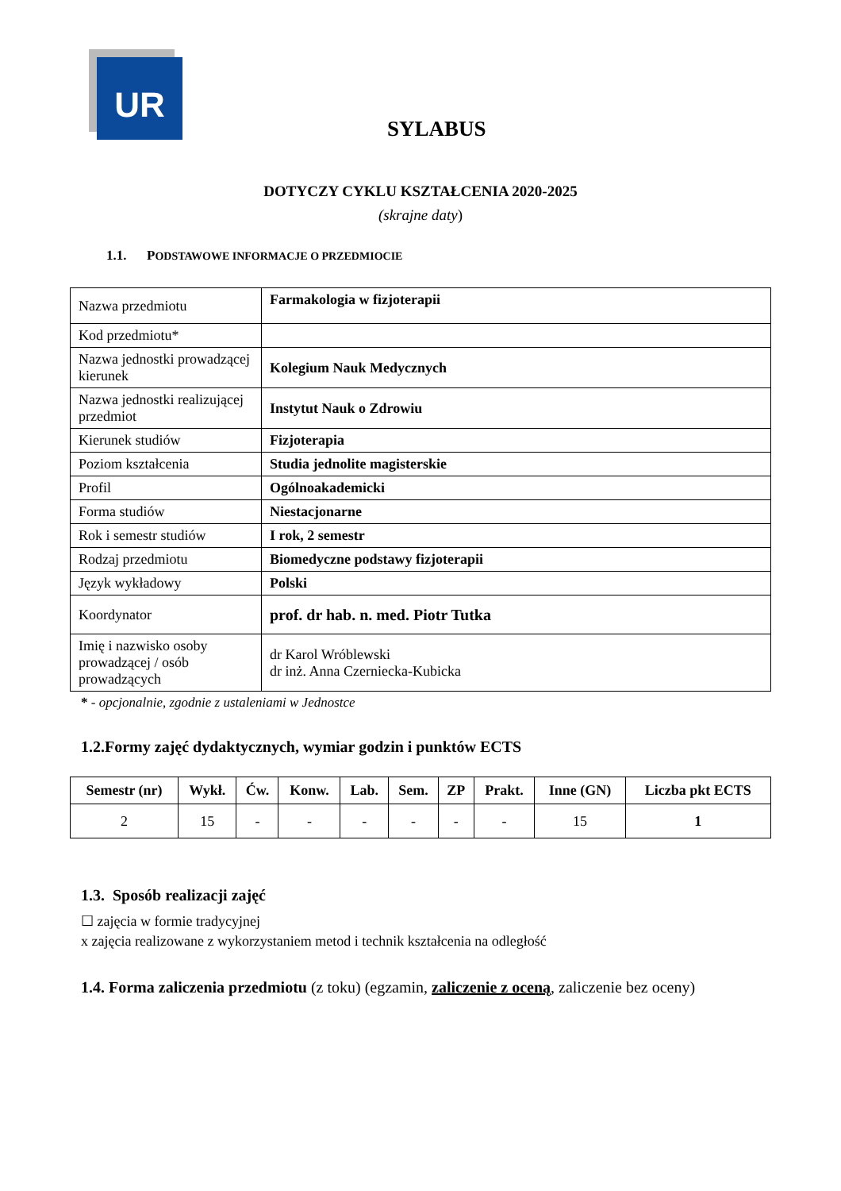UR
SYLABUS
DOTYCZY CYKLU KSZTAŁCENIA 2020-2025
(skrajne daty)
1.1. PODSTAWOWE INFORMACJE O PRZEDMIOCIE
| Nazwa przedmiotu | Farmakologia w fizjoterapii |
| Kod przedmiotu* | |
| Nazwa jednostki prowadzącej kierunek | Kolegium Nauk Medycznych |
| Nazwa jednostki realizującej przedmiot | Instytut Nauk o Zdrowiu |
| Kierunek studiów | Fizjoterapia |
| Poziom kształcenia | Studia jednolite magisterskie |
| Profil | Ogólnoakademicki |
| Forma studiów | Niestacjonarne |
| Rok i semestr studiów | I rok, 2 semestr |
| Rodzaj przedmiotu | Biomedyczne podstawy fizjoterapii |
| Język wykładowy | Polski |
| Koordynator | prof. dr hab. n. med. Piotr Tutka |
| Imię i nazwisko osoby prowadzącej / osób prowadzących | dr Karol Wróblewski dr inż. Anna Czerniecka-Kubicka |
* - opcjonalnie, zgodnie z ustaleniami w Jednostce
1.2.Formy zajęć dydaktycznych, wymiar godzin i punktów ECTS
| Semestr (nr) | Wykł. | Ćw. | Konw. | Lab. | Sem. | ZP | Prakt. | Inne (GN) | Liczba pkt ECTS |
| --- | --- | --- | --- | --- | --- | --- | --- | --- | --- |
| 2 | 15 | - | - | - | - | - | - | 15 | 1 |
1.3. Sposób realizacji zajęć
☐ zajęcia w formie tradycyjnej
x zajęcia realizowane z wykorzystaniem metod i technik kształcenia na odległość
1.4. Forma zaliczenia przedmiotu (z toku) (egzamin, zaliczenie z oceną, zaliczenie bez oceny)